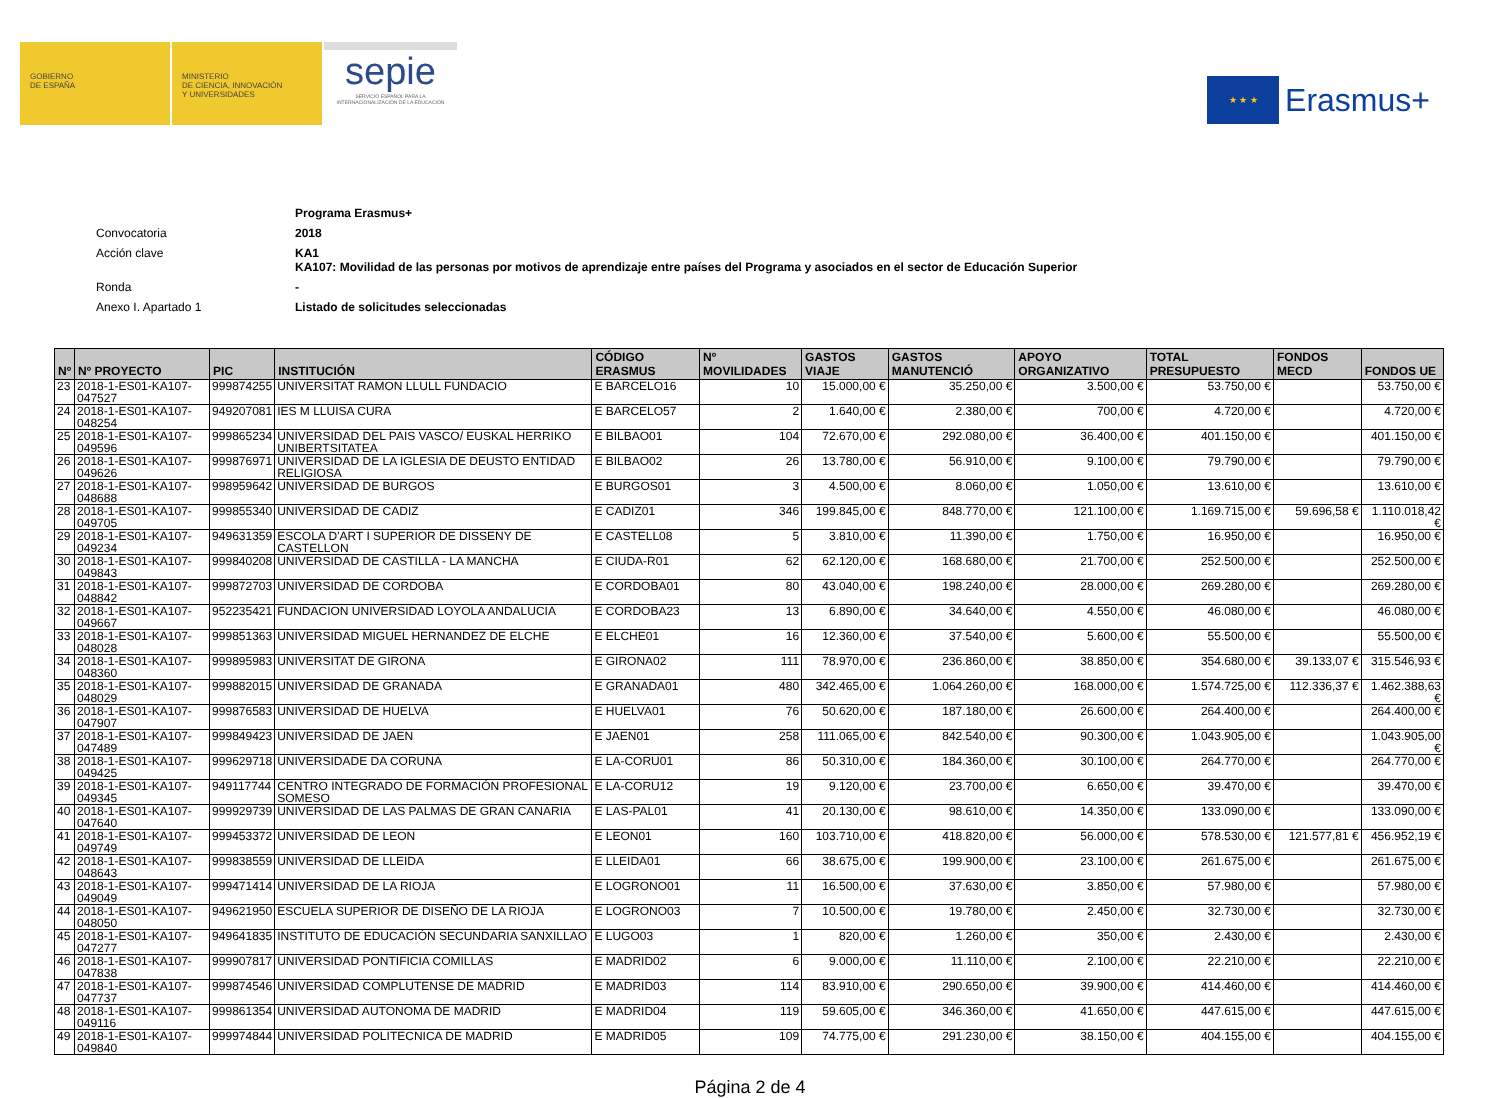GOBIERNO
DE ESPAÑA
MINISTERIO
DE CIENCIA, INNOVACIÓN
Y UNIVERSIDADES
sepie
SERVICIO ESPAÑOL PARA LA
INTERNACIONALIZACIÓN DE LA EDUCACIÓN
★ ★ ★
Erasmus+
| | Programa Erasmus+ |
| Convocatoria | 2018 |
| Acción clave | KA1 KA107: Movilidad de las personas por motivos de aprendizaje entre países del Programa y asociados en el sector de Educación Superior |
| Ronda | - |
| Anexo I. Apartado 1 | Listado de solicitudes seleccionadas |
| Nº | Nº PROYECTO | PIC | INSTITUCIÓN | CÓDIGO ERASMUS | Nº MOVILIDADES | GASTOS VIAJE | GASTOS MANUTENCIÓ | APOYO ORGANIZATIVO | TOTAL PRESUPUESTO | FONDOS MECD | FONDOS UE |
| --- | --- | --- | --- | --- | --- | --- | --- | --- | --- | --- | --- |
| 23 | 2018-1-ES01-KA107-047527 | 999874255 | UNIVERSITAT RAMON LLULL FUNDACIO | E BARCELO16 | 10 | 15.000,00 € | 35.250,00 € | 3.500,00 € | 53.750,00 € | | 53.750,00 € |
| 24 | 2018-1-ES01-KA107-048254 | 949207081 | IES M LLUISA CURA | E BARCELO57 | 2 | 1.640,00 € | 2.380,00 € | 700,00 € | 4.720,00 € | | 4.720,00 € |
| 25 | 2018-1-ES01-KA107-049596 | 999865234 | UNIVERSIDAD DEL PAIS VASCO/ EUSKAL HERRIKO UNIBERTSITATEA | E BILBAO01 | 104 | 72.670,00 € | 292.080,00 € | 36.400,00 € | 401.150,00 € | | 401.150,00 € |
| 26 | 2018-1-ES01-KA107-049626 | 999876971 | UNIVERSIDAD DE LA IGLESIA DE DEUSTO ENTIDAD RELIGIOSA | E BILBAO02 | 26 | 13.780,00 € | 56.910,00 € | 9.100,00 € | 79.790,00 € | | 79.790,00 € |
| 27 | 2018-1-ES01-KA107-048688 | 998959642 | UNIVERSIDAD DE BURGOS | E BURGOS01 | 3 | 4.500,00 € | 8.060,00 € | 1.050,00 € | 13.610,00 € | | 13.610,00 € |
| 28 | 2018-1-ES01-KA107-049705 | 999855340 | UNIVERSIDAD DE CADIZ | E CADIZ01 | 346 | 199.845,00 € | 848.770,00 € | 121.100,00 € | 1.169.715,00 € | 59.696,58 € | 1.110.018,42 € |
| 29 | 2018-1-ES01-KA107-049234 | 949631359 | ESCOLA D'ART I SUPERIOR DE DISSENY DE CASTELLON | E CASTELL08 | 5 | 3.810,00 € | 11.390,00 € | 1.750,00 € | 16.950,00 € | | 16.950,00 € |
| 30 | 2018-1-ES01-KA107-049843 | 999840208 | UNIVERSIDAD DE CASTILLA - LA MANCHA | E CIUDA-R01 | 62 | 62.120,00 € | 168.680,00 € | 21.700,00 € | 252.500,00 € | | 252.500,00 € |
| 31 | 2018-1-ES01-KA107-048842 | 999872703 | UNIVERSIDAD DE CORDOBA | E CORDOBA01 | 80 | 43.040,00 € | 198.240,00 € | 28.000,00 € | 269.280,00 € | | 269.280,00 € |
| 32 | 2018-1-ES01-KA107-049667 | 952235421 | FUNDACION UNIVERSIDAD LOYOLA ANDALUCIA | E CORDOBA23 | 13 | 6.890,00 € | 34.640,00 € | 4.550,00 € | 46.080,00 € | | 46.080,00 € |
| 33 | 2018-1-ES01-KA107-048028 | 999851363 | UNIVERSIDAD MIGUEL HERNANDEZ DE ELCHE | E ELCHE01 | 16 | 12.360,00 € | 37.540,00 € | 5.600,00 € | 55.500,00 € | | 55.500,00 € |
| 34 | 2018-1-ES01-KA107-048360 | 999895983 | UNIVERSITAT DE GIRONA | E GIRONA02 | 111 | 78.970,00 € | 236.860,00 € | 38.850,00 € | 354.680,00 € | 39.133,07 € | 315.546,93 € |
| 35 | 2018-1-ES01-KA107-048029 | 999882015 | UNIVERSIDAD DE GRANADA | E GRANADA01 | 480 | 342.465,00 € | 1.064.260,00 € | 168.000,00 € | 1.574.725,00 € | 112.336,37 € | 1.462.388,63 € |
| 36 | 2018-1-ES01-KA107-047907 | 999876583 | UNIVERSIDAD DE HUELVA | E HUELVA01 | 76 | 50.620,00 € | 187.180,00 € | 26.600,00 € | 264.400,00 € | | 264.400,00 € |
| 37 | 2018-1-ES01-KA107-047489 | 999849423 | UNIVERSIDAD DE JAEN | E JAEN01 | 258 | 111.065,00 € | 842.540,00 € | 90.300,00 € | 1.043.905,00 € | | 1.043.905,00 € |
| 38 | 2018-1-ES01-KA107-049425 | 999629718 | UNIVERSIDADE DA CORUNA | E LA-CORU01 | 86 | 50.310,00 € | 184.360,00 € | 30.100,00 € | 264.770,00 € | | 264.770,00 € |
| 39 | 2018-1-ES01-KA107-049345 | 949117744 | CENTRO INTEGRADO DE FORMACIÓN PROFESIONAL SOMESO | E LA-CORU12 | 19 | 9.120,00 € | 23.700,00 € | 6.650,00 € | 39.470,00 € | | 39.470,00 € |
| 40 | 2018-1-ES01-KA107-047640 | 999929739 | UNIVERSIDAD DE LAS PALMAS DE GRAN CANARIA | E LAS-PAL01 | 41 | 20.130,00 € | 98.610,00 € | 14.350,00 € | 133.090,00 € | | 133.090,00 € |
| 41 | 2018-1-ES01-KA107-049749 | 999453372 | UNIVERSIDAD DE LEON | E LEON01 | 160 | 103.710,00 € | 418.820,00 € | 56.000,00 € | 578.530,00 € | 121.577,81 € | 456.952,19 € |
| 42 | 2018-1-ES01-KA107-048643 | 999838559 | UNIVERSIDAD DE LLEIDA | E LLEIDA01 | 66 | 38.675,00 € | 199.900,00 € | 23.100,00 € | 261.675,00 € | | 261.675,00 € |
| 43 | 2018-1-ES01-KA107-049049 | 999471414 | UNIVERSIDAD DE LA RIOJA | E LOGRONO01 | 11 | 16.500,00 € | 37.630,00 € | 3.850,00 € | 57.980,00 € | | 57.980,00 € |
| 44 | 2018-1-ES01-KA107-048050 | 949621950 | ESCUELA SUPERIOR DE DISEÑO DE LA RIOJA | E LOGRONO03 | 7 | 10.500,00 € | 19.780,00 € | 2.450,00 € | 32.730,00 € | | 32.730,00 € |
| 45 | 2018-1-ES01-KA107-047277 | 949641835 | INSTITUTO DE EDUCACIÓN SECUNDARIA SANXILLAO | E LUGO03 | 1 | 820,00 € | 1.260,00 € | 350,00 € | 2.430,00 € | | 2.430,00 € |
| 46 | 2018-1-ES01-KA107-047838 | 999907817 | UNIVERSIDAD PONTIFICIA COMILLAS | E MADRID02 | 6 | 9.000,00 € | 11.110,00 € | 2.100,00 € | 22.210,00 € | | 22.210,00 € |
| 47 | 2018-1-ES01-KA107-047737 | 999874546 | UNIVERSIDAD COMPLUTENSE DE MADRID | E MADRID03 | 114 | 83.910,00 € | 290.650,00 € | 39.900,00 € | 414.460,00 € | | 414.460,00 € |
| 48 | 2018-1-ES01-KA107-049116 | 999861354 | UNIVERSIDAD AUTONOMA DE MADRID | E MADRID04 | 119 | 59.605,00 € | 346.360,00 € | 41.650,00 € | 447.615,00 € | | 447.615,00 € |
| 49 | 2018-1-ES01-KA107-049840 | 999974844 | UNIVERSIDAD POLITECNICA DE MADRID | E MADRID05 | 109 | 74.775,00 € | 291.230,00 € | 38.150,00 € | 404.155,00 € | | 404.155,00 € |
Página 2 de 4